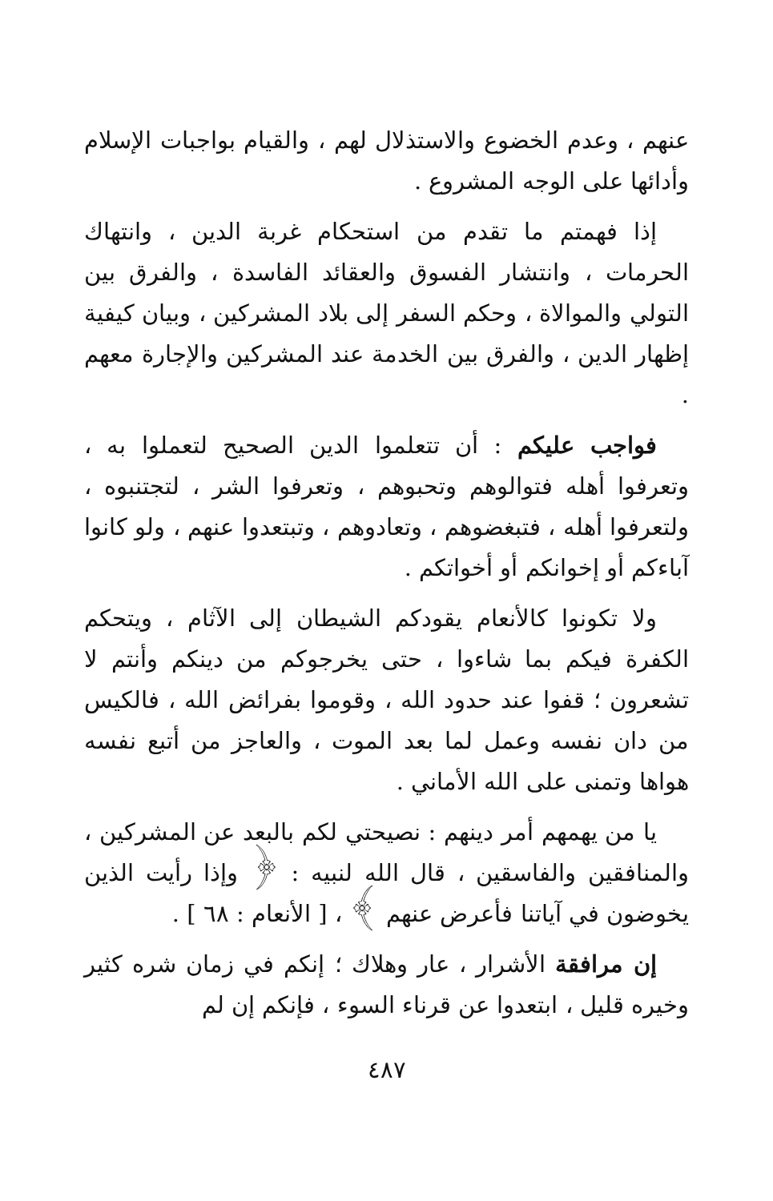عنهم ، وعدم الخضوع والاستذلال لهم ، والقيام بواجبات الإسلام وأدائها على الوجه المشروع .
إذا فهمتم ما تقدم من استحكام غربة الدين ، وانتهاك الحرمات ، وانتشار الفسوق والعقائد الفاسدة ، والفرق بين التولي والموالاة ، وحكم السفر إلى بلاد المشركين ، وبيان كيفية إظهار الدين ، والفرق بين الخدمة عند المشركين والإجارة معهم .
فواجب عليكم : أن تتعلموا الدين الصحيح لتعملوا به ، وتعرفوا أهله فتوالوهم وتحبوهم ، وتعرفوا الشر ، لتجتنبوه ، ولتعرفوا أهله ، فتبغضوهم ، وتعادوهم ، وتبتعدوا عنهم ، ولو كانوا آباءكم أو إخوانكم أو أخواتكم .
ولا تكونوا كالأنعام يقودكم الشيطان إلى الآثام ، ويتحكم الكفرة فيكم بما شاءوا ، حتى يخرجوكم من دينكم وأنتم لا تشعرون ؛ قفوا عند حدود الله ، وقوموا بفرائض الله ، فالكيس من دان نفسه وعمل لما بعد الموت ، والعاجز من أتبع نفسه هواها وتمنى على الله الأماني .
يا من يهمهم أمر دينهم : نصيحتي لكم بالبعد عن المشركين ، والمنافقين والفاسقين ، قال الله لنبيه : ﴿ وإذا رأيت الذين يخوضون في آياتنا فأعرض عنهم ﴾ ، [ الأنعام : ٦٨ ] .
إن مرافقة الأشرار ، عار وهلاك ؛ إنكم في زمان شره كثير وخيره قليل ، ابتعدوا عن قرناء السوء ، فإنكم إن لم
٤٨٧